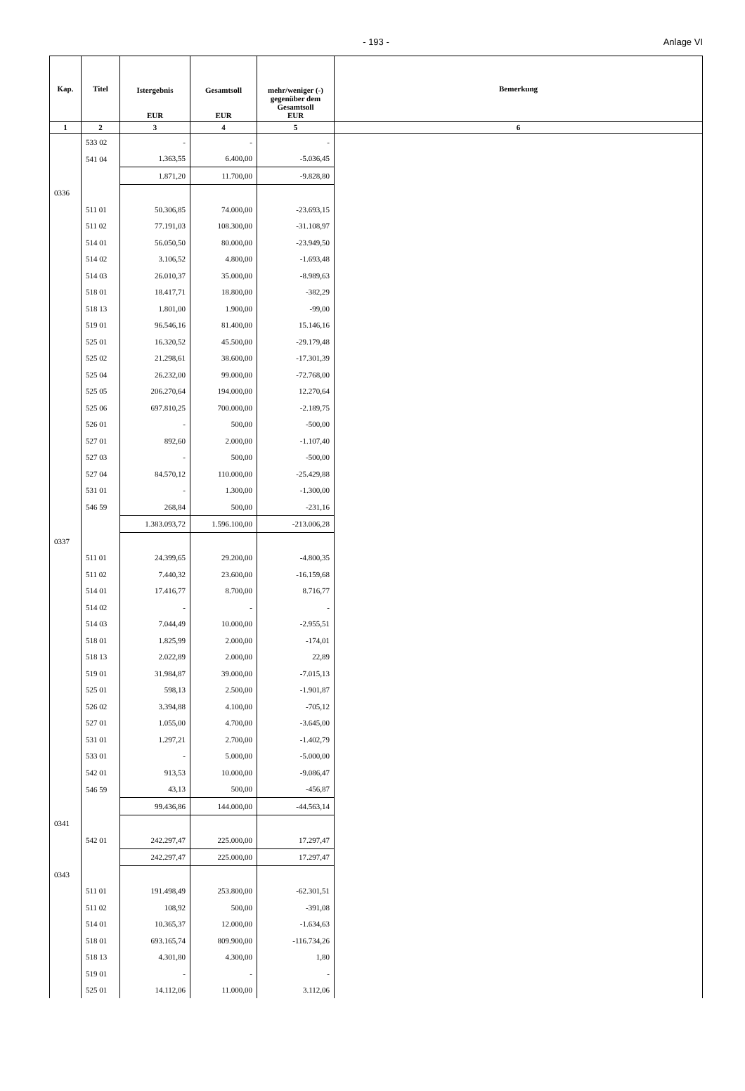- 193 - Anlage VI
| Kap. | Titel | Istergebnis EUR | Gesamtsoll EUR | mehr/weniger (-) gegenüber dem Gesamtsoll EUR | Bemerkung |
| --- | --- | --- | --- | --- | --- |
| 1 | 2 | 3 | 4 | 5 | 6 |
| | 533 02 | - | - | - | |
| | 541 04 | 1.363,55 | 6.400,00 | -5.036,45 | |
| | | 1.871,20 | 11.700,00 | -9.828,80 | |
| 0336 | | | | | |
| | 511 01 | 50.306,85 | 74.000,00 | -23.693,15 | |
| | 511 02 | 77.191,03 | 108.300,00 | -31.108,97 | |
| | 514 01 | 56.050,50 | 80.000,00 | -23.949,50 | |
| | 514 02 | 3.106,52 | 4.800,00 | -1.693,48 | |
| | 514 03 | 26.010,37 | 35.000,00 | -8.989,63 | |
| | 518 01 | 18.417,71 | 18.800,00 | -382,29 | |
| | 518 13 | 1.801,00 | 1.900,00 | -99,00 | |
| | 519 01 | 96.546,16 | 81.400,00 | 15.146,16 | |
| | 525 01 | 16.320,52 | 45.500,00 | -29.179,48 | |
| | 525 02 | 21.298,61 | 38.600,00 | -17.301,39 | |
| | 525 04 | 26.232,00 | 99.000,00 | -72.768,00 | |
| | 525 05 | 206.270,64 | 194.000,00 | 12.270,64 | |
| | 525 06 | 697.810,25 | 700.000,00 | -2.189,75 | |
| | 526 01 | - | 500,00 | -500,00 | |
| | 527 01 | 892,60 | 2.000,00 | -1.107,40 | |
| | 527 03 | - | 500,00 | -500,00 | |
| | 527 04 | 84.570,12 | 110.000,00 | -25.429,88 | |
| | 531 01 | - | 1.300,00 | -1.300,00 | |
| | 546 59 | 268,84 | 500,00 | -231,16 | |
| | | 1.383.093,72 | 1.596.100,00 | -213.006,28 | |
| 0337 | | | | | |
| | 511 01 | 24.399,65 | 29.200,00 | -4.800,35 | |
| | 511 02 | 7.440,32 | 23.600,00 | -16.159,68 | |
| | 514 01 | 17.416,77 | 8.700,00 | 8.716,77 | |
| | 514 02 | - | - | - | |
| | 514 03 | 7.044,49 | 10.000,00 | -2.955,51 | |
| | 518 01 | 1.825,99 | 2.000,00 | -174,01 | |
| | 518 13 | 2.022,89 | 2.000,00 | 22,89 | |
| | 519 01 | 31.984,87 | 39.000,00 | -7.015,13 | |
| | 525 01 | 598,13 | 2.500,00 | -1.901,87 | |
| | 526 02 | 3.394,88 | 4.100,00 | -705,12 | |
| | 527 01 | 1.055,00 | 4.700,00 | -3.645,00 | |
| | 531 01 | 1.297,21 | 2.700,00 | -1.402,79 | |
| | 533 01 | - | 5.000,00 | -5.000,00 | |
| | 542 01 | 913,53 | 10.000,00 | -9.086,47 | |
| | 546 59 | 43,13 | 500,00 | -456,87 | |
| | | 99.436,86 | 144.000,00 | -44.563,14 | |
| 0341 | | | | | |
| | 542 01 | 242.297,47 | 225.000,00 | 17.297,47 | |
| | | 242.297,47 | 225.000,00 | 17.297,47 | |
| 0343 | | | | | |
| | 511 01 | 191.498,49 | 253.800,00 | -62.301,51 | |
| | 511 02 | 108,92 | 500,00 | -391,08 | |
| | 514 01 | 10.365,37 | 12.000,00 | -1.634,63 | |
| | 518 01 | 693.165,74 | 809.900,00 | -116.734,26 | |
| | 518 13 | 4.301,80 | 4.300,00 | 1,80 | |
| | 519 01 | - | - | - | |
| | 525 01 | 14.112,06 | 11.000,00 | 3.112,06 | |